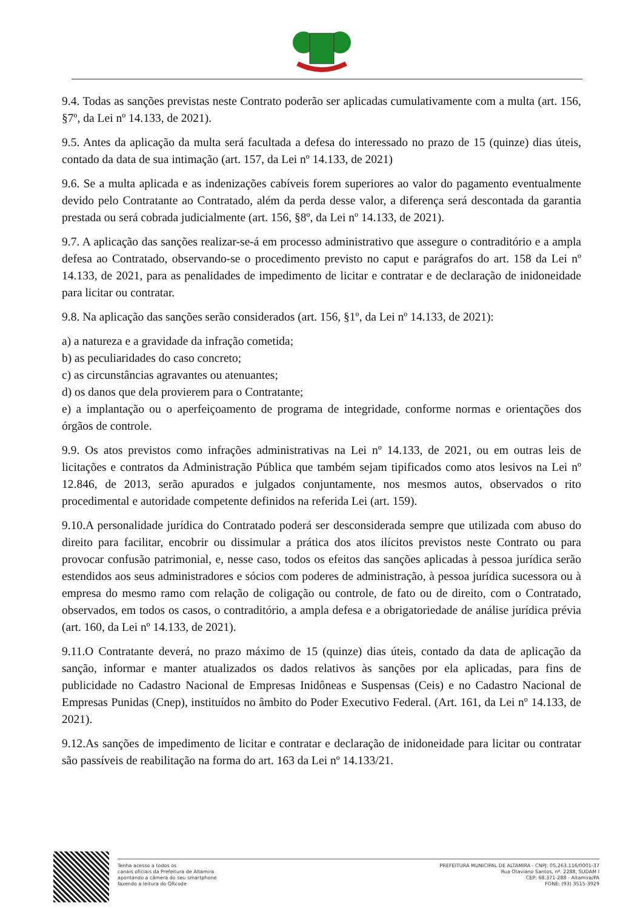9.4. Todas as sanções previstas neste Contrato poderão ser aplicadas cumulativamente com a multa (art. 156, §7º, da Lei nº 14.133, de 2021).
9.5. Antes da aplicação da multa será facultada a defesa do interessado no prazo de 15 (quinze) dias úteis, contado da data de sua intimação (art. 157, da Lei nº 14.133, de 2021)
9.6. Se a multa aplicada e as indenizações cabíveis forem superiores ao valor do pagamento eventualmente devido pelo Contratante ao Contratado, além da perda desse valor, a diferença será descontada da garantia prestada ou será cobrada judicialmente (art. 156, §8º, da Lei nº 14.133, de 2021).
9.7. A aplicação das sanções realizar-se-á em processo administrativo que assegure o contraditório e a ampla defesa ao Contratado, observando-se o procedimento previsto no caput e parágrafos do art. 158 da Lei nº 14.133, de 2021, para as penalidades de impedimento de licitar e contratar e de declaração de inidoneidade para licitar ou contratar.
9.8. Na aplicação das sanções serão considerados (art. 156, §1º, da Lei nº 14.133, de 2021):
a) a natureza e a gravidade da infração cometida;
b) as peculiaridades do caso concreto;
c) as circunstâncias agravantes ou atenuantes;
d) os danos que dela provierem para o Contratante;
e) a implantação ou o aperfeiçoamento de programa de integridade, conforme normas e orientações dos órgãos de controle.
9.9. Os atos previstos como infrações administrativas na Lei nº 14.133, de 2021, ou em outras leis de licitações e contratos da Administração Pública que também sejam tipificados como atos lesivos na Lei nº 12.846, de 2013, serão apurados e julgados conjuntamente, nos mesmos autos, observados o rito procedimental e autoridade competente definidos na referida Lei (art. 159).
9.10.A personalidade jurídica do Contratado poderá ser desconsiderada sempre que utilizada com abuso do direito para facilitar, encobrir ou dissimular a prática dos atos ilícitos previstos neste Contrato ou para provocar confusão patrimonial, e, nesse caso, todos os efeitos das sanções aplicadas à pessoa jurídica serão estendidos aos seus administradores e sócios com poderes de administração, à pessoa jurídica sucessora ou à empresa do mesmo ramo com relação de coligação ou controle, de fato ou de direito, com o Contratado, observados, em todos os casos, o contraditório, a ampla defesa e a obrigatoriedade de análise jurídica prévia (art. 160, da Lei nº 14.133, de 2021).
9.11.O Contratante deverá, no prazo máximo de 15 (quinze) dias úteis, contado da data de aplicação da sanção, informar e manter atualizados os dados relativos às sanções por ela aplicadas, para fins de publicidade no Cadastro Nacional de Empresas Inidôneas e Suspensas (Ceis) e no Cadastro Nacional de Empresas Punidas (Cnep), instituídos no âmbito do Poder Executivo Federal. (Art. 161, da Lei nº 14.133, de 2021).
9.12.As sanções de impedimento de licitar e contratar e declaração de inidoneidade para licitar ou contratar são passíveis de reabilitação na forma do art. 163 da Lei nº 14.133/21.
Tenha acesso a todos os
canais oficiais da Prefeitura de Altamira
apontando a câmera do seu smartphone
fazendo a leitura do QRcode
PREFEITURA MUNICIPAL DE ALTAMIRA - CNPJ: 05.263.116/0001-37
Rua Otaviano Santos, nº. 2288, SUDAM I
CEP: 68.371-288 - Altamira/PA
FONE: (93) 3515-3929